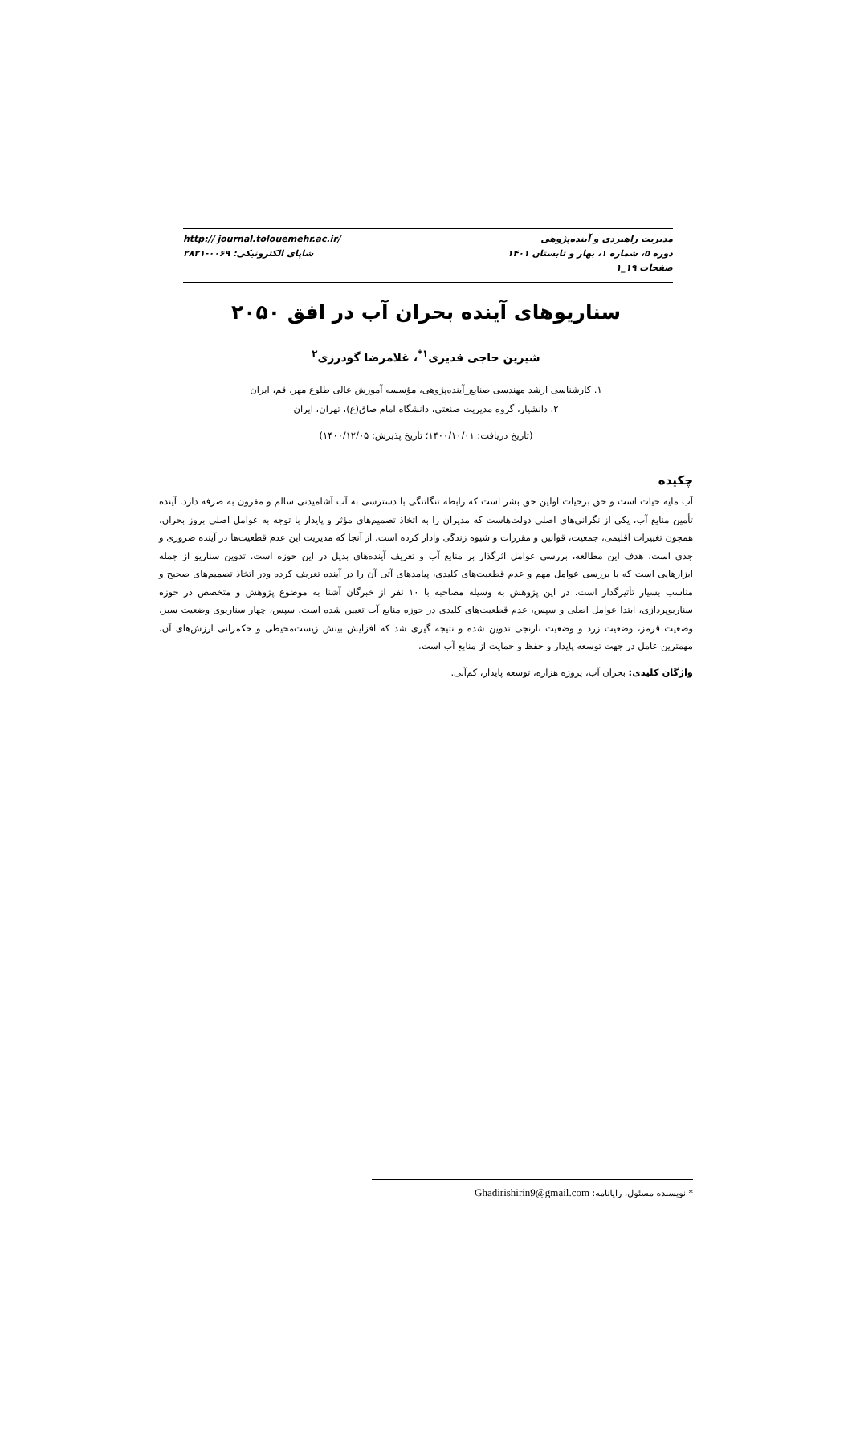http:// journal.tolouemehr.ac.ir/
شاپای الکترونیکی: ۰۰۶۹-۲۸۲۱
مدیریت راهبردی و آینده‌پژوهی
دوره ۵، شماره ۱، بهار و تابستان ۱۴۰۱
صفحات ۱۹_۱
سناریوهای آینده بحران آب در افق ۲۰۵۰
شیرین حاجی قدیری<sup>۱*</sup>، غلامرضا گودرزی<sup>۲</sup>
۱. کارشناسی ارشد مهندسی صنایع_آینده‌پژوهی، مؤسسه آموزش عالی طلوع مهر، قم، ایران
۲. دانشیار، گروه مدیریت صنعتی، دانشگاه امام صاق(ع)، تهران، ایران
(تاریخ دریافت: ۱۴۰۰/۱۰/۰۱؛ تاریخ پذیرش: ۱۴۰۰/۱۲/۰۵)
چکیده
آب مایه حیات است و حق برحیات اولین حق بشر است که رابطه تنگاتنگی با دسترسی به آب آشامیدنی سالم و مقرون به صرفه دارد. آینده تأمین منابع آب، یکی از نگرانی‌های اصلی دولت‌هاست که مدیران را به اتخاذ تصمیم‌های مؤثر و پایدار با توجه به عوامل اصلی بروز بحران، همچون تغییرات اقلیمی، جمعیت، قوانین و مقررات و شیوه زندگی وادار کرده است. از آنجا که مدیریت این عدم قطعیت‌ها در آینده ضروری و جدی است، هدف این مطالعه، بررسی عوامل اثرگذار بر منابع آب و تعریف آینده‌های بدیل در این حوزه است. تدوین سناریو از جمله ابزارهایی است که با بررسی عوامل مهم و عدم قطعیت‌های کلیدی، پیامدهای آتی آن را در آینده تعریف کرده ودر اتخاذ تصمیم‌های صحیح و مناسب بسیار تأثیرگذار است. در این پژوهش به وسیله مصاحبه با ۱۰ نفر از خبرگان آشنا به موضوع پژوهش و متخصص در حوزه سناریوپردازی، ابتدا عوامل اصلی و سپس، عدم قطعیت‌های کلیدی در حوزه منابع آب تعیین شده است. سپس، چهار سناریوی وضعیت سبز، وضعیت قرمز، وضعیت زرد و وضعیت نارنجی تدوین شده و نتیجه گیری شد که افزایش بینش زیست‌محیطی و حکمرانی ارزش‌های آن، مهمترین عامل در جهت توسعه پایدار و حفظ و حمایت از منابع آب است.
واژگان کلیدی: بحران آب، پروژه هزاره، توسعه پایدار، کم‌آبی.
* نویسنده مسئول، رایانامه: Ghadirishirin9@gmail.com